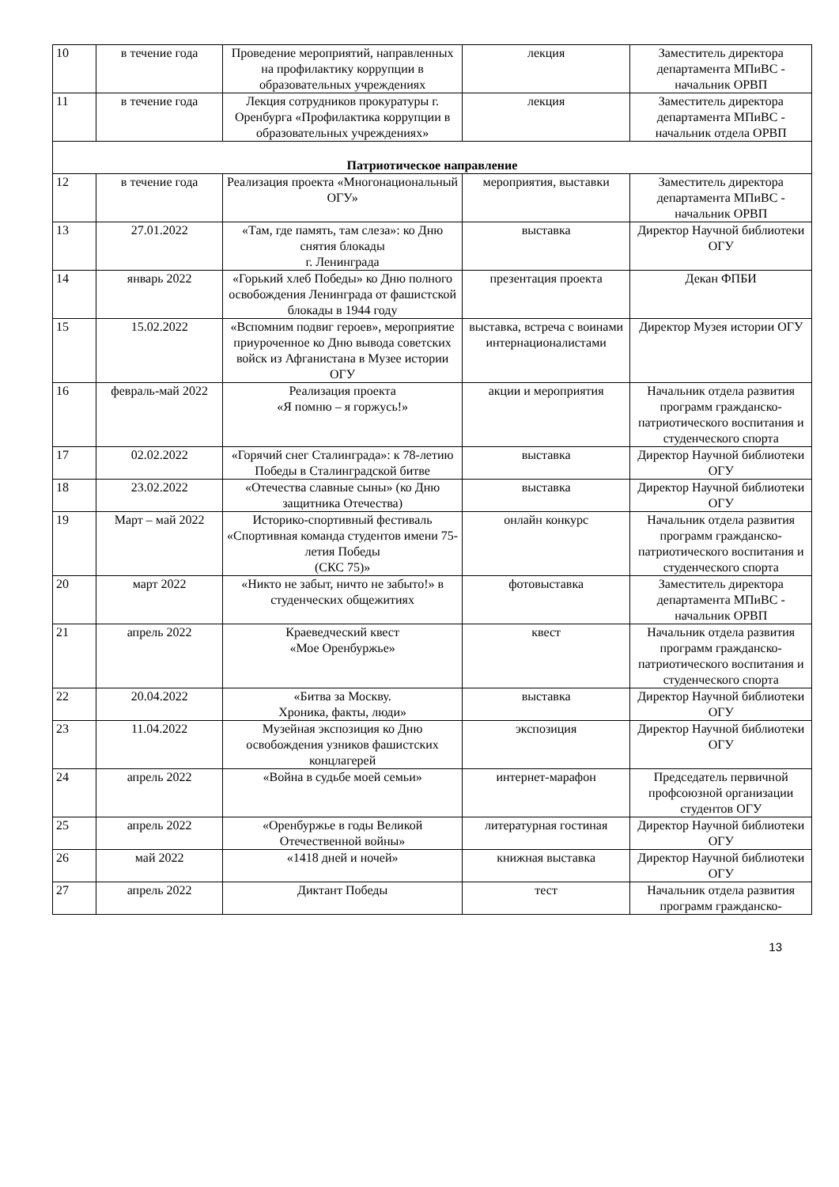| 10 | в течение года | Проведение мероприятий, направленных на профилактику коррупции в образовательных учреждениях | лекция | Заместитель директора департамента МПиВС - начальник ОРВП |
| 11 | в течение года | Лекция сотрудников прокуратуры г. Оренбурга «Профилактика коррупции в образовательных учреждениях» | лекция | Заместитель директора департамента МПиВС - начальник отдела ОРВП |
| Патриотическое направление | | | | |
| 12 | в течение года | Реализация проекта «Многонациональный ОГУ» | мероприятия, выставки | Заместитель директора департамента МПиВС - начальник ОРВП |
| 13 | 27.01.2022 | «Там, где память, там слеза»: ко Дню снятия блокады г. Ленинграда | выставка | Директор Научной библиотеки ОГУ |
| 14 | январь 2022 | «Горький хлеб Победы» ко Дню полного освобождения Ленинграда от фашистской блокады в 1944 году | презентация проекта | Декан ФПБИ |
| 15 | 15.02.2022 | «Вспомним подвиг героев», мероприятие приуроченное ко Дню вывода советских войск из Афганистана в Музее истории ОГУ | выставка, встреча с воинами интернационалистами | Директор Музея истории ОГУ |
| 16 | февраль-май 2022 | Реализация проекта «Я помню – я горжусь!» | акции и мероприятия | Начальник отдела развития программ гражданско-патриотического воспитания и студенческого спорта |
| 17 | 02.02.2022 | «Горячий снег Сталинграда»: к 78-летию Победы в Сталинградской битве | выставка | Директор Научной библиотеки ОГУ |
| 18 | 23.02.2022 | «Отечества славные сыны» (ко Дню защитника Отечества) | выставка | Директор Научной библиотеки ОГУ |
| 19 | Март – май 2022 | Историко-спортивный фестиваль «Спортивная команда студентов имени 75-летия Победы (СКС 75)» | онлайн конкурс | Начальник отдела развития программ гражданско-патриотического воспитания и студенческого спорта |
| 20 | март 2022 | «Никто не забыт, ничто не забыто!» в студенческих общежитиях | фотовыставка | Заместитель директора департамента МПиВС - начальник ОРВП |
| 21 | апрель 2022 | Краеведческий квест «Мое Оренбуржье» | квест | Начальник отдела развития программ гражданско-патриотического воспитания и студенческого спорта |
| 22 | 20.04.2022 | «Битва за Москву. Хроника, факты, люди» | выставка | Директор Научной библиотеки ОГУ |
| 23 | 11.04.2022 | Музейная экспозиция ко Дню освобождения узников фашистских концлагерей | экспозиция | Директор Научной библиотеки ОГУ |
| 24 | апрель 2022 | «Война в судьбе моей семьи» | интернет-марафон | Председатель первичной профсоюзной организации студентов ОГУ |
| 25 | апрель 2022 | «Оренбуржье в годы Великой Отечественной войны» | литературная гостиная | Директор Научной библиотеки ОГУ |
| 26 | май 2022 | «1418 дней и ночей» | книжная выставка | Директор Научной библиотеки ОГУ |
| 27 | апрель 2022 | Диктант Победы | тест | Начальник отдела развития программ гражданско- |
13